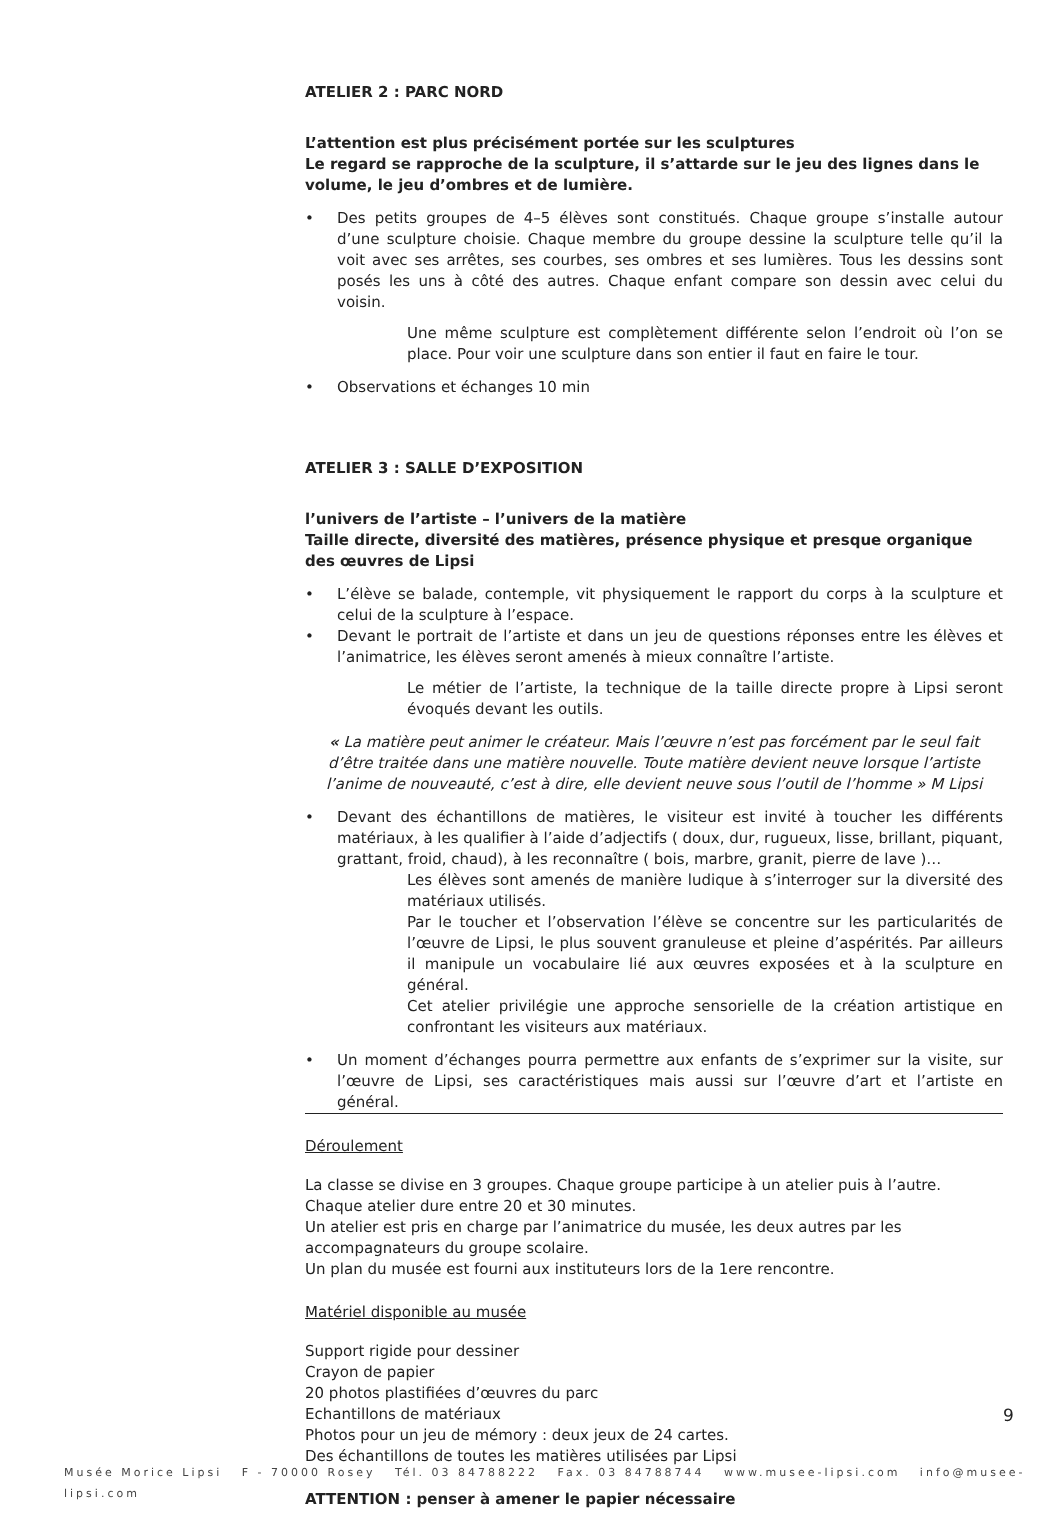ATELIER 2 : PARC NORD
L’attention est plus précisément portée sur les sculptures
Le regard se rapproche de la sculpture, il s’attarde sur le jeu des lignes dans le volume, le jeu d’ombres et de lumière.
• Des petits groupes de 4–5 élèves sont constitués. Chaque groupe s’installe autour d’une sculpture choisie. Chaque membre du groupe dessine la sculpture telle qu’il la voit avec ses arrêtes, ses courbes, ses ombres et ses lumières. Tous les dessins sont posés les uns à côté des autres. Chaque enfant compare son dessin avec celui du voisin.
Une même sculpture est complètement différente selon l’endroit où l’on se place. Pour voir une sculpture dans son entier il faut en faire le tour.
• Observations et échanges 10 min
ATELIER 3 : SALLE D’EXPOSITION
l’univers de l’artiste – l’univers de la matière
Taille directe, diversité des matières, présence physique et presque organique des œuvres de Lipsi
• L’élève se balade, contemple, vit physiquement le rapport du corps à la sculpture et celui de la sculpture à l’espace.
• Devant le portrait de l’artiste et dans un jeu de questions réponses entre les élèves et l’animatrice, les élèves seront amenés à mieux connaître l’artiste.
Le métier de l’artiste, la technique de la taille directe propre à Lipsi seront évoqués devant les outils.
« La matière peut animer le créateur. Mais l’œuvre n’est pas forcément par le seul fait d’être traitée dans une matière nouvelle. Toute matière devient neuve lorsque l’artiste l’anime de nouveauté, c’est à dire, elle devient neuve sous l’outil de l’homme » M Lipsi
• Devant des échantillons de matières, le visiteur est invité à toucher les différents matériaux, à les qualifier à l’aide d’adjectifs ( doux, dur, rugueux, lisse, brillant, piquant, grattant, froid, chaud), à les reconnaître ( bois, marbre, granit, pierre de lave )…
Les élèves sont amenés de manière ludique à s’interroger sur la diversité des matériaux utilisés.
Par le toucher et l’observation l’élève se concentre sur les particularités de l’œuvre de Lipsi, le plus souvent granuleuse et pleine d’aspérités. Par ailleurs il manipule un vocabulaire lié aux œuvres exposées et à la sculpture en général.
Cet atelier privilégie une approche sensorielle de la création artistique en confrontant les visiteurs aux matériaux.
• Un moment d’échanges pourra permettre aux enfants de s’exprimer sur la visite, sur l’œuvre de Lipsi, ses caractéristiques mais aussi sur l’œuvre d’art et l’artiste en général.
Déroulement
La classe se divise en 3 groupes. Chaque groupe participe à un atelier puis à l’autre.
Chaque atelier dure entre 20 et 30 minutes.
Un atelier est pris en charge par l’animatrice du musée, les deux autres par les accompagnateurs du groupe scolaire.
Un plan du musée est fourni aux instituteurs lors de la 1ere rencontre.
Matériel disponible au musée
Support rigide pour dessiner
Crayon de papier
20 photos plastifiées d’œuvres du parc
Echantillons de matériaux
Photos pour un jeu de mémory : deux jeux de 24 cartes.
Des échantillons de toutes les matières utilisées par Lipsi
ATTENTION : penser à amener le papier nécessaire
9
Musée Morice Lipsi F - 70000 Rosey Tél. 03 84788222 Fax. 03 84788744 www.musee-lipsi.com info@musee-lipsi.com